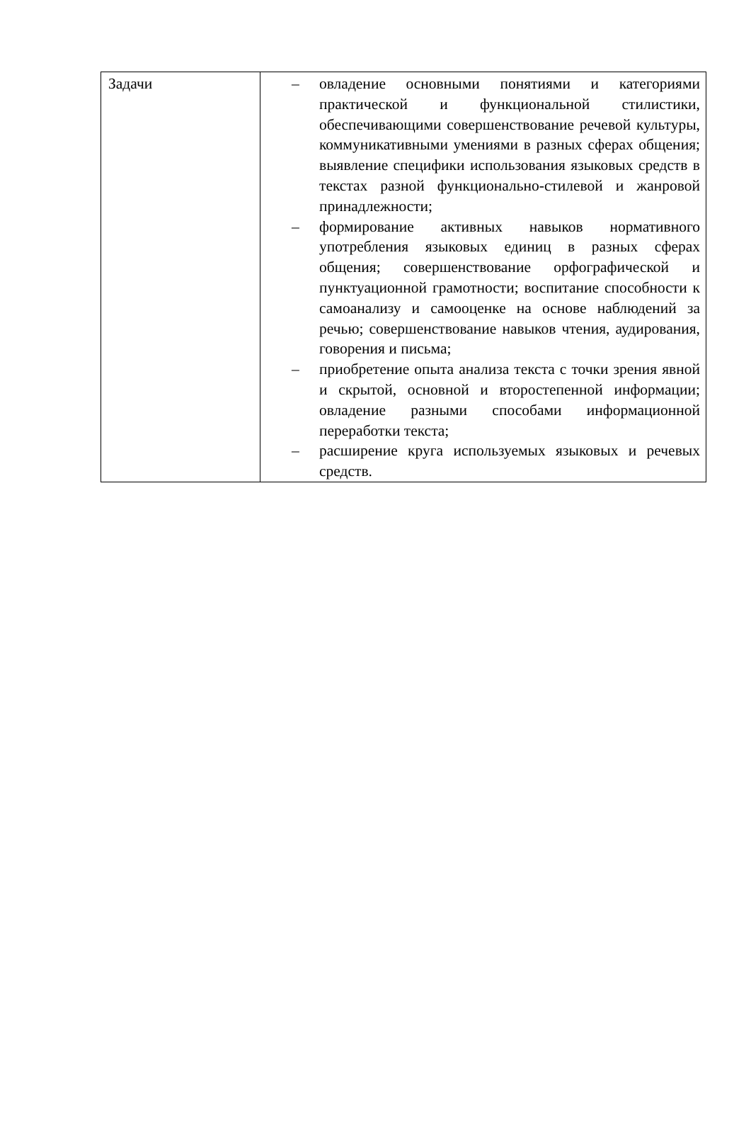| Задачи | – овладение основными понятиями и категориями практической и функциональной стилистики, обеспечивающими совершенствование речевой культуры, коммуникативными умениями в разных сферах общения; выявление специфики использования языковых средств в текстах разной функционально-стилевой и жанровой принадлежности; – формирование активных навыков нормативного употребления языковых единиц в разных сферах общения; совершенствование орфографической и пунктуационной грамотности; воспитание способности к самоанализу и самооценке на основе наблюдений за речью; совершенствование навыков чтения, аудирования, говорения и письма; – приобретение опыта анализа текста с точки зрения явной и скрытой, основной и второстепенной информации; овладение разными способами информационной переработки текста; – расширение круга используемых языковых и речевых средств. |